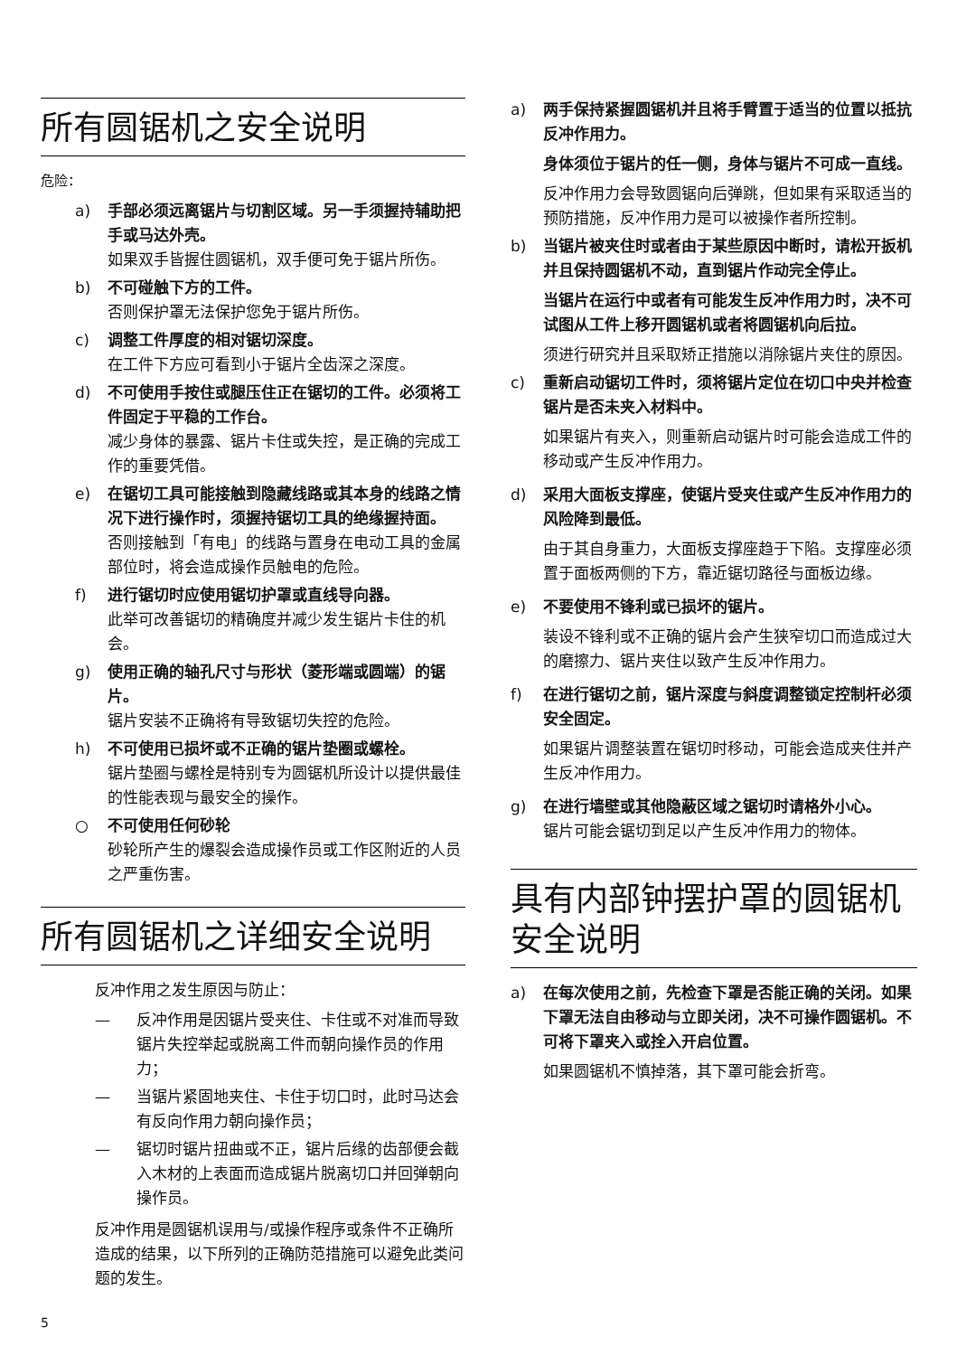所有圆锯机之安全说明
危险：
a) 手部必须远离锯片与切割区域。另一手须握持辅助把手或马达外壳。
如果双手皆握住圆锯机，双手便可免于锯片所伤。
b) 不可碰触下方的工件。
否则保护罩无法保护您免于锯片所伤。
c) 调整工件厚度的相对锯切深度。
在工件下方应可看到小于锯片全齿深之深度。
d) 不可使用手按住或腿压住正在锯切的工件。必须将工件固定于平稳的工作台。
减少身体的暴露、锯片卡住或失控，是正确的完成工作的重要凭借。
e) 在锯切工具可能接触到隐藏线路或其本身的线路之情况下进行操作时，须握持锯切工具的绝缘握持面。
否则接触到「有电」的线路与置身在电动工具的金属部位时，将会造成操作员触电的危险。
f) 进行锯切时应使用锯切护罩或直线导向器。
此举可改善锯切的精确度并减少发生锯片卡住的机会。
g) 使用正确的轴孔尺寸与形状（菱形端或圆端）的锯片。
锯片安装不正确将有导致锯切失控的危险。
h) 不可使用已损坏或不正确的锯片垫圈或螺栓。
锯片垫圈与螺栓是特别专为圆锯机所设计以提供最佳的性能表现与最安全的操作。
○ 不可使用任何砂轮
砂轮所产生的爆裂会造成操作员或工作区附近的人员之严重伤害。
所有圆锯机之详细安全说明
反冲作用之发生原因与防止：
— 反冲作用是因锯片受夹住、卡住或不对准而导致锯片失控举起或脱离工件而朝向操作员的作用力；
— 当锯片紧固地夹住、卡住于切口时，此时马达会有反向作用力朝向操作员；
— 锯切时锯片扭曲或不正，锯片后缘的齿部便会截入木材的上表面而造成锯片脱离切口并回弹朝向操作员。
反冲作用是圆锯机误用与/或操作程序或条件不正确所造成的结果，以下所列的正确防范措施可以避免此类问题的发生。
a) 两手保持紧握圆锯机并且将手臂置于适当的位置以抵抗反冲作用力。
身体须位于锯片的任一侧，身体与锯片不可成一直线。
反冲作用力会导致圆锯向后弹跳，但如果有采取适当的预防措施，反冲作用力是可以被操作者所控制。
b) 当锯片被夹住时或者由于某些原因中断时，请松开扳机并且保持圆锯机不动，直到锯片作动完全停止。
当锯片在运行中或者有可能发生反冲作用力时，决不可试图从工件上移开圆锯机或者将圆锯机向后拉。
须进行研究并且采取矫正措施以消除锯片夹住的原因。
c) 重新启动锯切工件时，须将锯片定位在切口中央并检查锯片是否未夹入材料中。
如果锯片有夹入，则重新启动锯片时可能会造成工件的移动或产生反冲作用力。
d) 采用大面板支撑座，使锯片受夹住或产生反冲作用力的风险降到最低。
由于其自身重力，大面板支撑座趋于下陷。支撑座必须置于面板两侧的下方，靠近锯切路径与面板边缘。
e) 不要使用不锋利或已损坏的锯片。
装设不锋利或不正确的锯片会产生狭窄切口而造成过大的磨擦力、锯片夹住以致产生反冲作用力。
f) 在进行锯切之前，锯片深度与斜度调整锁定控制杆必须安全固定。
如果锯片调整装置在锯切时移动，可能会造成夹住并产生反冲作用力。
g) 在进行墙壁或其他隐蔽区域之锯切时请格外小心。
锯片可能会锯切到足以产生反冲作用力的物体。
具有内部钟摆护罩的圆锯机安全说明
a) 在每次使用之前，先检查下罩是否能正确的关闭。如果下罩无法自由移动与立即关闭，决不可操作圆锯机。不可将下罩夹入或拴入开启位置。
如果圆锯机不慎掉落，其下罩可能会折弯。
5